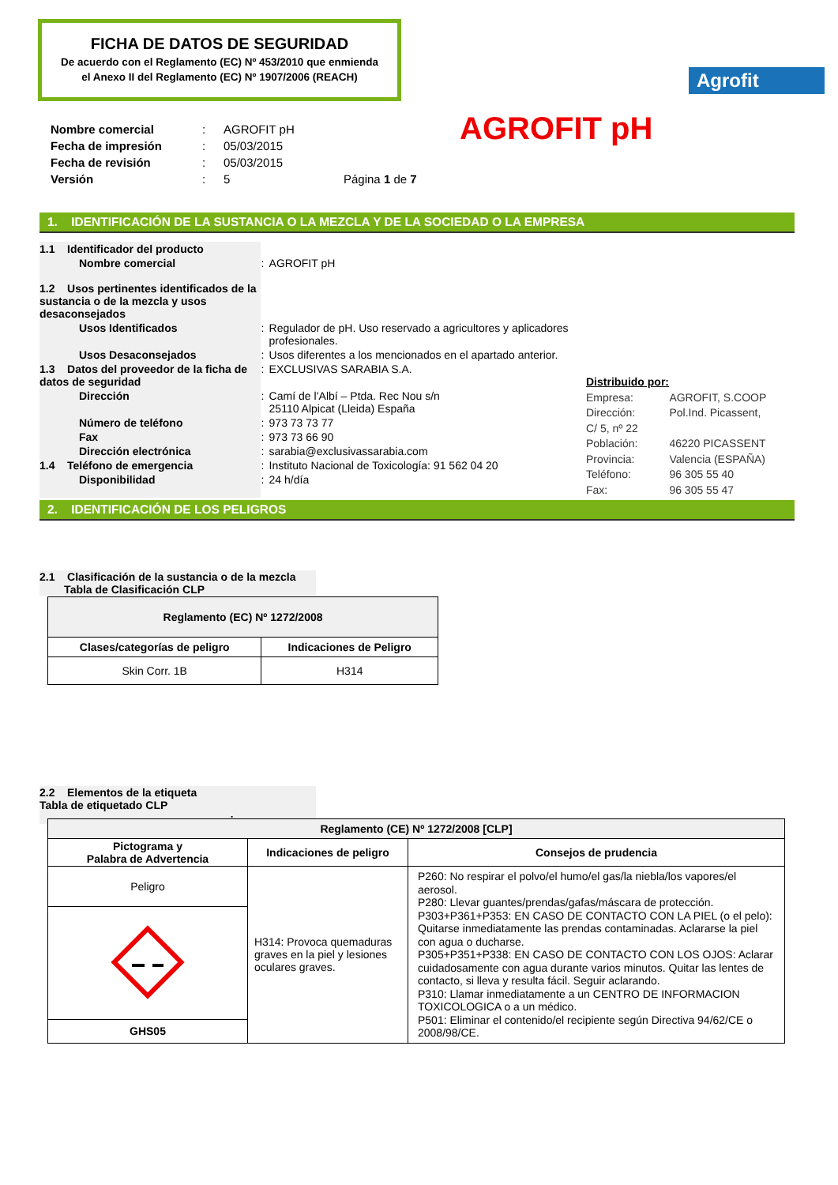FICHA DE DATOS DE SEGURIDAD
De acuerdo con el Reglamento (EC) Nº 453/2010 que enmienda
el Anexo II del Reglamento (EC) Nº 1907/2006 (REACH)
Agrofit
AGROFIT pH
| Nombre comercial | : | AGROFIT pH | |
| Fecha de impresión | : | 05/03/2015 | |
| Fecha de revisión | : | 05/03/2015 | |
| Versión | : | 5 | Página 1 de 7 |
1. IDENTIFICACIÓN DE LA SUSTANCIA O LA MEZCLA Y DE LA SOCIEDAD O LA EMPRESA
| 1.1 Identificador del producto | | |
| Nombre comercial | : | AGROFIT pH |
| 1.2 Usos pertinentes identificados de la sustancia o de la mezcla y usos desaconsejados | | |
| Usos Identificados | : | Regulador de pH. Uso reservado a agricultores y aplicadores profesionales. |
| Usos Desaconsejados | : | Usos diferentes a los mencionados en el apartado anterior. |
| 1.3 Datos del proveedor de la ficha de datos de seguridad | : | EXCLUSIVAS SARABIA S.A. |
| Dirección | : | Camí de l’Albí – Ptda. Rec Nou s/n 25110 Alpicat (Lleida) España |
| Número de teléfono | : | 973 73 73 77 |
| Fax | : | 973 73 66 90 |
| Dirección electrónica | : | sarabia@exclusivassarabia.com |
| 1.4 Teléfono de emergencia | : | Instituto Nacional de Toxicología: 91 562 04 20 |
| Disponibilidad | : | 24 h/día |
Distribuido por:
| Empresa: | AGROFIT, S.COOP |
| Dirección: | Pol.Ind. Picassent, |
| C/ 5, nº 22 | |
| Población: | 46220 PICASSENT |
| Provincia: | Valencia (ESPAÑA) |
| Teléfono: | 96 305 55 40 |
| Fax: | 96 305 55 47 |
2. IDENTIFICACIÓN DE LOS PELIGROS
2.1 Clasificación de la sustancia o de la mezcla
Tabla de Clasificación CLP
| Reglamento (EC) Nº 1272/2008 | |
| --- | --- |
| Clases/categorías de peligro | Indicaciones de Peligro |
| Skin Corr. 1B | H314 |
2.2 Elementos de la etiqueta
Tabla de etiquetado CLP :
| Reglamento (CE) Nº 1272/2008 [CLP] | | |
| --- | --- | --- |
| Pictograma y Palabra de Advertencia | Indicaciones de peligro | Consejos de prudencia |
| Peligro | H314: Provoca quemaduras graves en la piel y lesiones oculares graves. | P260: No respirar el polvo/el humo/el gas/la niebla/los vapores/el aerosol. P280: Llevar guantes/prendas/gafas/máscara de protección. P303+P361+P353: EN CASO DE CONTACTO CON LA PIEL (o el pelo): Quitarse inmediatamente las prendas contaminadas. Aclararse la piel con agua o ducharse. P305+P351+P338: EN CASO DE CONTACTO CON LOS OJOS: Aclarar cuidadosamente con agua durante varios minutos. Quitar las lentes de contacto, si lleva y resulta fácil. Seguir aclarando. P310: Llamar inmediatamente a un CENTRO DE INFORMACION TOXICOLOGICA o a un médico. P501: Eliminar el contenido/el recipiente según Directiva 94/62/CE o 2008/98/CE. |
| GHS05 | | |